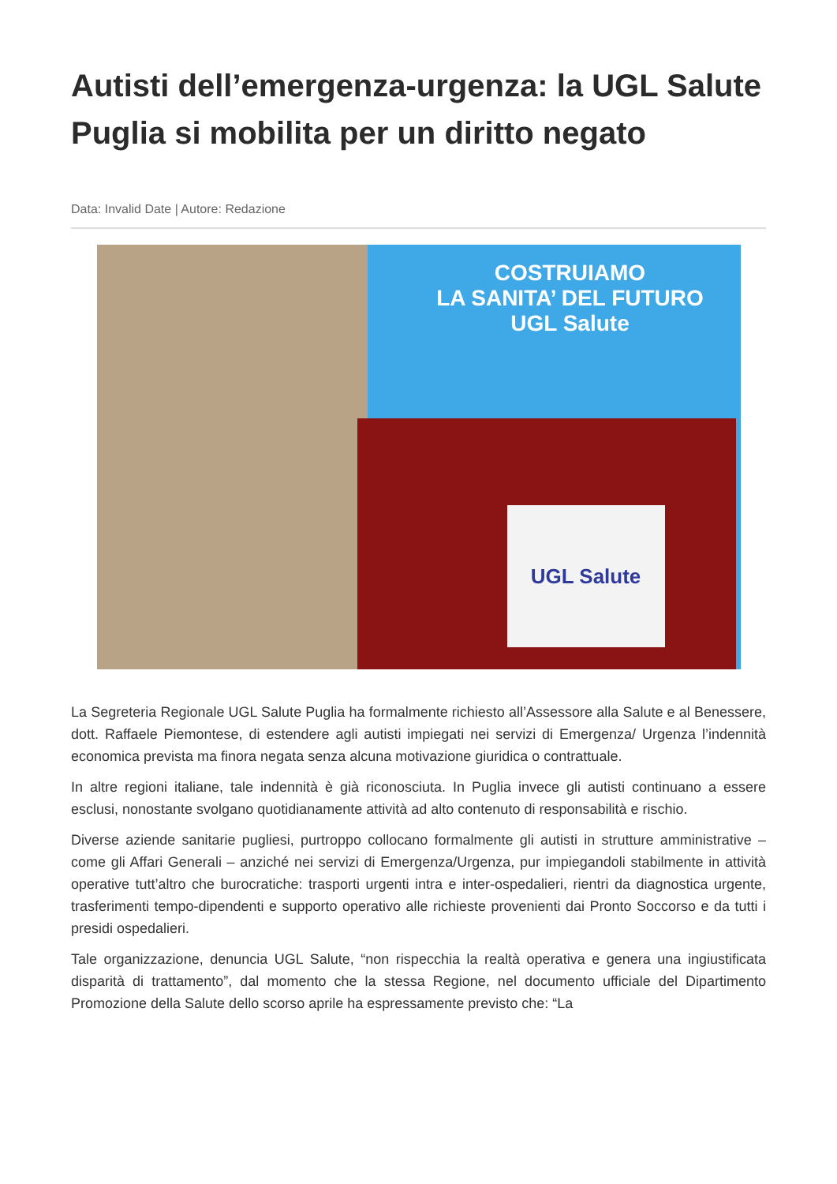Autisti dell’emergenza-urgenza: la UGL Salute Puglia si mobilita per un diritto negato
Data: Invalid Date | Autore: Redazione
COSTRUIAMO
LA SANITA’ DEL FUTURO
UGL Salute
UGL Salute
La Segreteria Regionale UGL Salute Puglia ha formalmente richiesto all’Assessore alla Salute e al Benessere, dott. Raffaele Piemontese, di estendere agli autisti impiegati nei servizi di Emergenza/ Urgenza l’indennità economica prevista ma finora negata senza alcuna motivazione giuridica o contrattuale.
In altre regioni italiane, tale indennità è già riconosciuta. In Puglia invece gli autisti continuano a essere esclusi, nonostante svolgano quotidianamente attività ad alto contenuto di responsabilità e rischio.
Diverse aziende sanitarie pugliesi, purtroppo collocano formalmente gli autisti in strutture amministrative – come gli Affari Generali – anziché nei servizi di Emergenza/Urgenza, pur impiegandoli stabilmente in attività operative tutt’altro che burocratiche: trasporti urgenti intra e inter-ospedalieri, rientri da diagnostica urgente, trasferimenti tempo-dipendenti e supporto operativo alle richieste provenienti dai Pronto Soccorso e da tutti i presidi ospedalieri.
Tale organizzazione, denuncia UGL Salute, “non rispecchia la realtà operativa e genera una ingiustificata disparità di trattamento”, dal momento che la stessa Regione, nel documento ufficiale del Dipartimento Promozione della Salute dello scorso aprile ha espressamente previsto che: “La